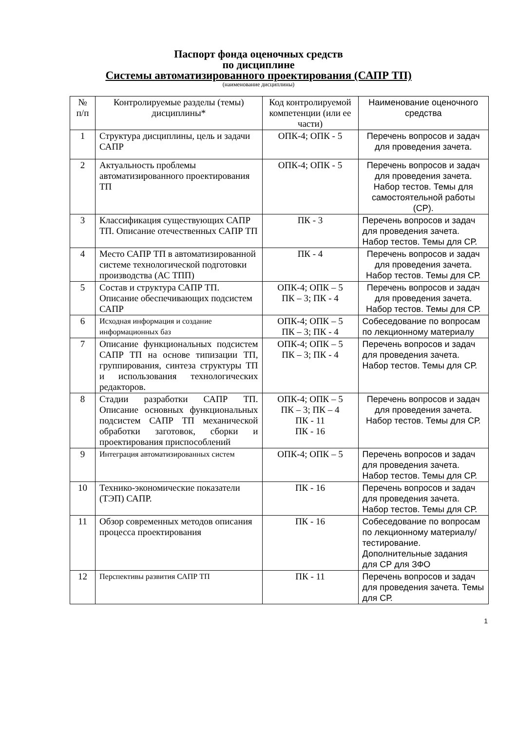Паспорт фонда оценочных средств
по дисциплине
Системы автоматизированного проектирования (САПР ТП)
(наименование дисциплины)
| № п/п | Контролируемые разделы (темы) дисциплины* | Код контролируемой компетенции (или ее части) | Наименование оценочного средства |
| 1 | Структура дисциплины, цель и задачи САПР | ОПК-4; ОПК - 5 | Перечень вопросов и задач для проведения зачета. |
| 2 | Актуальность проблемы автоматизированного проектирования ТП | ОПК-4; ОПК - 5 | Перечень вопросов и задач для проведения зачета. Набор тестов. Темы для самостоятельной работы (СР). |
| 3 | Классификация существующих САПР ТП. Описание отечественных САПР ТП | ПК - 3 | Перечень вопросов и задач для проведения зачета. Набор тестов. Темы для СР. |
| 4 | Место САПР ТП в автоматизированной системе технологической подготовки производства (АС ТПП) | ПК - 4 | Перечень вопросов и задач для проведения зачета. Набор тестов. Темы для СР. |
| 5 | Состав и структура САПР ТП. Описание обеспечивающих подсистем САПР | ОПК-4; ОПК – 5 ПК – 3; ПК - 4 | Перечень вопросов и задач для проведения зачета. Набор тестов. Темы для СР. |
| 6 | Исходная информация и создание информационных баз | ОПК-4; ОПК – 5 ПК – 3; ПК - 4 | Собеседование по вопросам по лекционному материалу |
| 7 | Описание функциональных подсистем САПР ТП на основе типизации ТП, группирования, синтеза структуры ТП и использования технологических редакторов. | ОПК-4; ОПК – 5 ПК – 3; ПК - 4 | Перечень вопросов и задач для проведения зачета. Набор тестов. Темы для СР. |
| 8 | Стадии разработки САПР ТП. Описание основных функциональных подсистем САПР ТП механической обработки заготовок, сборки и проектирования приспособлений | ОПК-4; ОПК – 5 ПК – 3; ПК – 4 ПК - 11 ПК - 16 | Перечень вопросов и задач для проведения зачета. Набор тестов. Темы для СР. |
| 9 | Интеграция автоматизированных систем | ОПК-4; ОПК – 5 | Перечень вопросов и задач для проведения зачета. Набор тестов. Темы для СР. |
| 10 | Технико-экономические показатели (ТЭП) САПР. | ПК - 16 | Перечень вопросов и задач для проведения зачета. Набор тестов. Темы для СР. |
| 11 | Обзор современных методов описания процесса проектирования | ПК - 16 | Собеседование по вопросам по лекционному материалу/ тестирование. Дополнительные задания для СР для ЗФО |
| 12 | Перспективы развития САПР ТП | ПК - 11 | Перечень вопросов и задач для проведения зачета. Темы для СР. |
1